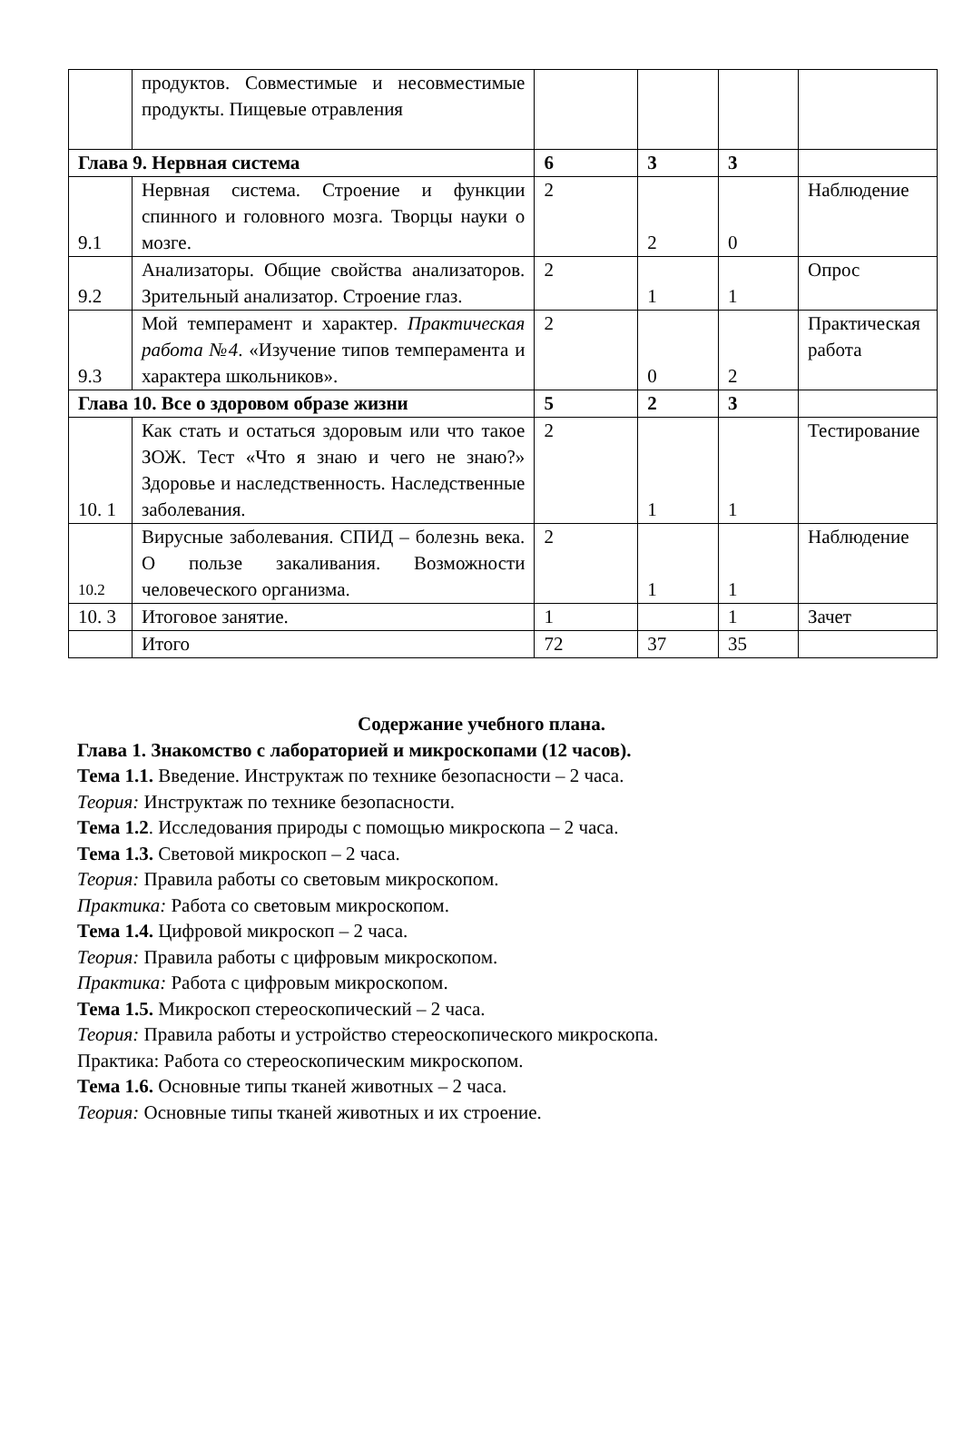| | продуктов. Совместимые и несовместимые продукты. Пищевые отравления | | | | |
| Глава 9. Нервная система | | 6 | 3 | 3 | |
| 9.1 | Нервная система. Строение и функции спинного и головного мозга. Творцы науки о мозге. | 2 | 2 | 0 | Наблюдение |
| 9.2 | Анализаторы. Общие свойства анализаторов. Зрительный анализатор. Строение глаз. | 2 | 1 | 1 | Опрос |
| 9.3 | Мой темперамент и характер. Практическая работа №4 . «Изучение типов темперамента и характера школьников». | 2 | 0 | 2 | Практическая работа |
| Глава 10. Все о здоровом образе жизни | | 5 | 2 | 3 | |
| 10. 1 | Как стать и остаться здоровым или что такое ЗОЖ. Тест «Что я знаю и чего не знаю?» Здоровье и наследственность. Наследственные заболевания. | 2 | 1 | 1 | Тестирование |
| 10.2 | Вирусные заболевания. СПИД – болезнь века. О пользе закаливания. Возможности человеческого организма. | 2 | 1 | 1 | Наблюдение |
| 10. 3 | Итоговое занятие. | 1 | | 1 | Зачет |
| | Итого | 72 | 37 | 35 | |
Содержание учебного плана.
Глава 1. Знакомство с лабораторией и микроскопами (12 часов).
Тема 1.1. Введение. Инструктаж по технике безопасности – 2 часа.
Теория: Инструктаж по технике безопасности.
Тема 1.2. Исследования природы с помощью микроскопа – 2 часа.
Тема 1.3. Световой микроскоп – 2 часа.
Теория: Правила работы со световым микроскопом.
Практика: Работа со световым микроскопом.
Тема 1.4. Цифровой микроскоп – 2 часа.
Теория: Правила работы с цифровым микроскопом.
Практика: Работа с цифровым микроскопом.
Тема 1.5. Микроскоп стереоскопический – 2 часа.
Теория: Правила работы и устройство стереоскопического микроскопа.
Практика: Работа со стереоскопическим микроскопом.
Тема 1.6. Основные типы тканей животных – 2 часа.
Теория: Основные типы тканей животных и их строение.